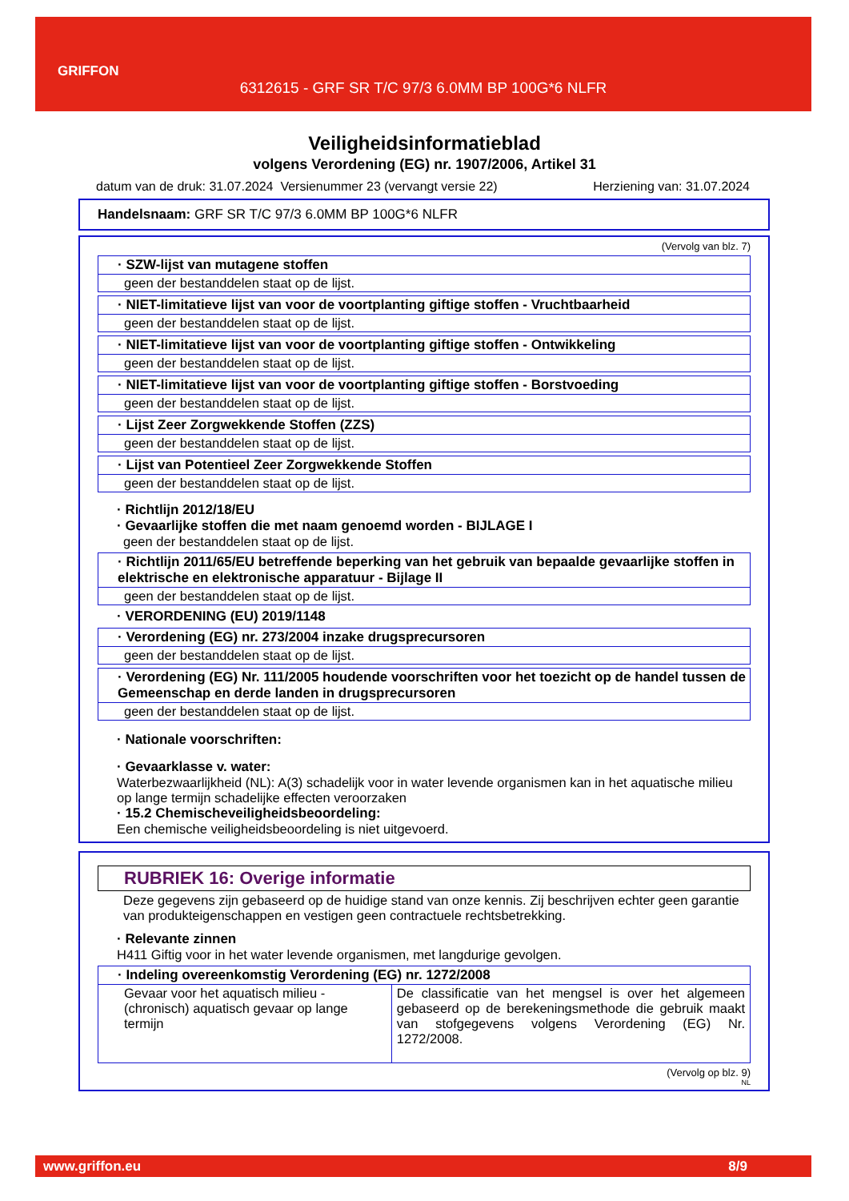GRIFFON
6312615 - GRF SR T/C 97/3 6.0MM BP 100G*6 NLFR
Veiligheidsinformatieblad
volgens Verordening (EG) nr. 1907/2006, Artikel 31
datum van de druk: 31.07.2024 Versienummer 23 (vervangt versie 22) Herziening van: 31.07.2024
Handelsnaam: GRF SR T/C 97/3 6.0MM BP 100G*6 NLFR
(Vervolg van blz. 7)
· SZW-lijst van mutagene stoffen
geen der bestanddelen staat op de lijst.
· NIET-limitatieve lijst van voor de voortplanting giftige stoffen - Vruchtbaarheid
geen der bestanddelen staat op de lijst.
· NIET-limitatieve lijst van voor de voortplanting giftige stoffen - Ontwikkeling
geen der bestanddelen staat op de lijst.
· NIET-limitatieve lijst van voor de voortplanting giftige stoffen - Borstvoeding
geen der bestanddelen staat op de lijst.
· Lijst Zeer Zorgwekkende Stoffen (ZZS)
geen der bestanddelen staat op de lijst.
· Lijst van Potentieel Zeer Zorgwekkende Stoffen
geen der bestanddelen staat op de lijst.
· Richtlijn 2012/18/EU
· Gevaarlijke stoffen die met naam genoemd worden - BIJLAGE I
geen der bestanddelen staat op de lijst.
· Richtlijn 2011/65/EU betreffende beperking van het gebruik van bepaalde gevaarlijke stoffen in elektrische en elektronische apparatuur - Bijlage II
geen der bestanddelen staat op de lijst.
· VERORDENING (EU) 2019/1148
· Verordening (EG) nr. 273/2004 inzake drugsprecursoren
geen der bestanddelen staat op de lijst.
· Verordening (EG) Nr. 111/2005 houdende voorschriften voor het toezicht op de handel tussen de Gemeenschap en derde landen in drugsprecursoren
geen der bestanddelen staat op de lijst.
· Nationale voorschriften:
· Gevaarklasse v. water:
Waterbezwaarlijkheid (NL): A(3) schadelijk voor in water levende organismen kan in het aquatische milieu op lange termijn schadelijke effecten veroorzaken
· 15.2 Chemischeveiligheidsbeoordeling:
Een chemische veiligheidsbeoordeling is niet uitgevoerd.
RUBRIEK 16: Overige informatie
Deze gegevens zijn gebaseerd op de huidige stand van onze kennis. Zij beschrijven echter geen garantie van produkteigenschappen en vestigen geen contractuele rechtsbetrekking.
· Relevante zinnen
H411 Giftig voor in het water levende organismen, met langdurige gevolgen.
· Indeling overeenkomstig Verordening (EG) nr. 1272/2008
| Gevaar voor het aquatisch milieu - (chronisch) aquatisch gevaar op lange termijn | De classificatie van het mengsel is over het algemeen gebaseerd op de berekeningsmethode die gebruik maakt van stofgegevens volgens Verordening (EG) Nr. 1272/2008. |
(Vervolg op blz. 9)
NL
www.griffon.eu 8/9